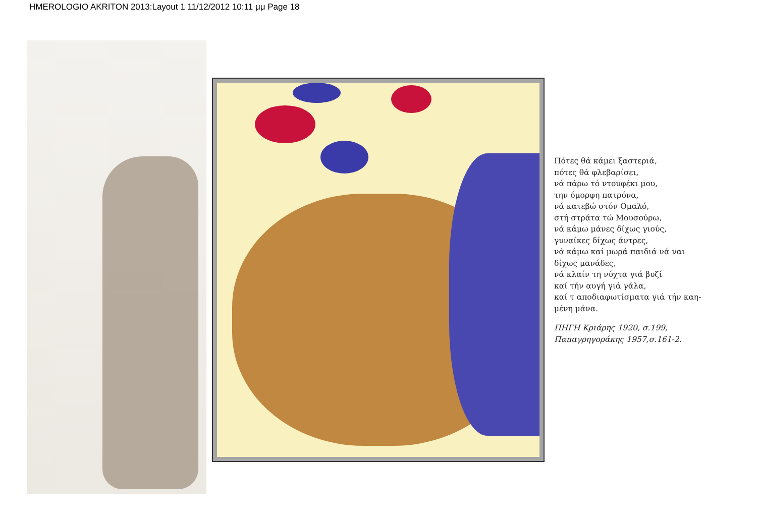HMEROLOGIO AKRITON 2013:Layout 1 11/12/2012 10:11 μμ Page 18
Πότες θά κάμει ξαστεριά,
πότες θά φλεβαρίσει,
νά πάρω τό ντουφέκι μου,
την όμορφη πατρόνα,
νά κατεβώ στόν Ομαλό,
στή στράτα τώ Μουσούρω,
νά κάμω μάνες δίχως γιούς,
γυναίκες δίχως άντρες,
νά κάμω καί μωρά παιδιά νά ναι
δίχως μανάδες,
νά κλαίν τη νύχτα γιά βυζί
καί τήν αυγή γιά γάλα,
καί τ αποδιαφωτίσματα γιά τήν καη-
μένη μάνα.
ΠΗΓΗ Κριάρης 1920, σ.199,
Παπαγρηγοράκης 1957,σ.161-2.